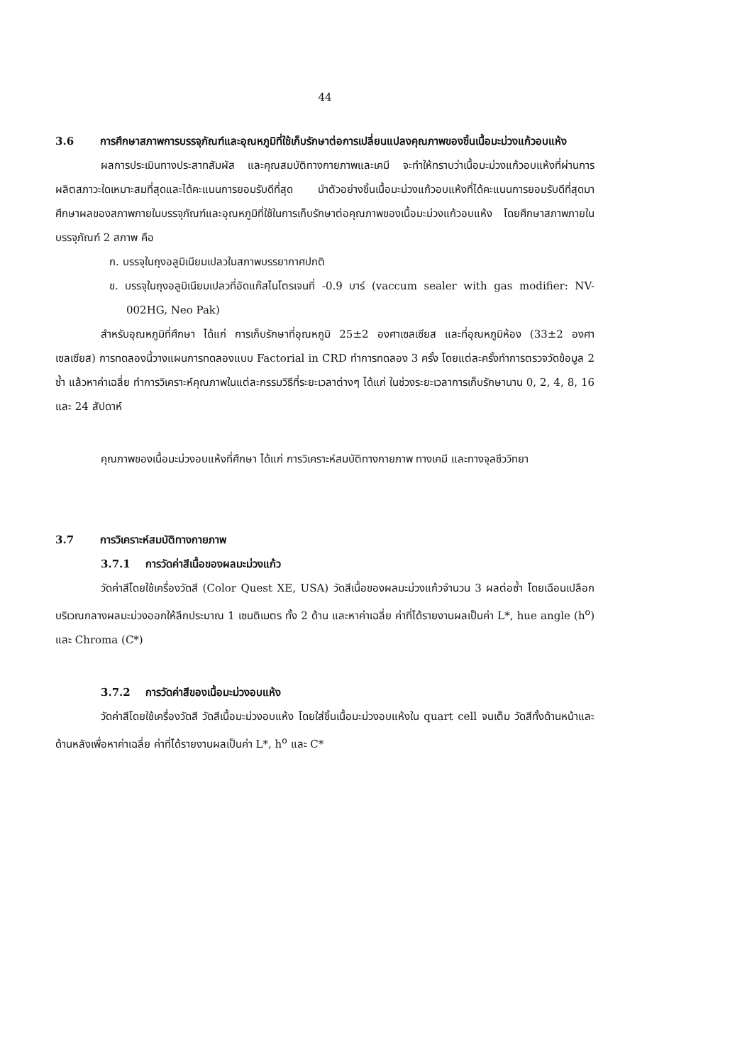44
3.6 การศึกษาสภาพการบรรจุภัณฑ์และอุณหภูมิที่ใช้เก็บรักษาต่อการเปลี่ยนแปลงคุณภาพของชิ้นเนื้อมะม่วงแก้วอบแห้ง
ผลการประเมินทางประสาทสัมผัส และคุณสมบัติทางกายภาพและเคมี จะทำให้ทราบว่าเนื้อมะม่วงแก้วอบแห้งที่ผ่านการผลิตสภาวะใดเหมาะสมที่สุดและได้คะแนนการยอมรับดีที่สุด นำตัวอย่างชิ้นเนื้อมะม่วงแก้วอบแห้งที่ได้คะแนนการยอมรับดีที่สุดมาศึกษาผลของสภาพภายในบรรจุภัณฑ์และอุณหภูมิที่ใช้ในการเก็บรักษาต่อคุณภาพของเนื้อมะม่วงแก้วอบแห้ง โดยศึกษาสภาพภายในบรรจุภัณฑ์ 2 สภาพ คือ
ก. บรรจุในถุงอลูมิเนียมเปลวในสภาพบรรยากาศปกติ
ข. บรรจุในถุงอลูมิเนียมเปลวที่อัดแก๊สไนโตรเจนที่ -0.9 บาร์ (vaccum sealer with gas modifier: NV-002HG, Neo Pak)
สำหรับอุณหภูมิที่ศึกษา ได้แก่ การเก็บรักษาที่อุณหภูมิ 25±2 องศาเซลเซียส และที่อุณหภูมิห้อง (33±2 องศาเซลเซียส) การทดลองนี้วางแผนการทดลองแบบ Factorial in CRD ทำการทดลอง 3 ครั้ง โดยแต่ละครั้งทำการตรวจวัดข้อมูล 2 ซ้ำ แล้วหาค่าเฉลี่ย ทำการวิเคราะห์คุณภาพในแต่ละกรรมวิธีที่ระยะเวลาต่างๆ ได้แก่ ในช่วงระยะเวลาการเก็บรักษานาน 0, 2, 4, 8, 16 และ 24 สัปดาห์
คุณภาพของเนื้อมะม่วงอบแห้งที่ศึกษา ได้แก่ การวิเคราะห์สมบัติทางกายภาพ ทางเคมี และทางจุลชีววิทยา
3.7 การวิเคราะห์สมบัติทางกายภาพ
3.7.1 การวัดค่าสีเนื้อของผลมะม่วงแก้ว
วัดค่าสีโดยใช้เครื่องวัดสี (Color Quest XE, USA) วัดสีเนื้อของผลมะม่วงแก้วจำนวน 3 ผลต่อซ้ำ โดยเฉือนเปลือกบริเวณกลางผลมะม่วงออกให้ลึกประมาณ 1 เซนติเมตร ทั้ง 2 ด้าน และหาค่าเฉลี่ย ค่าที่ได้รายงานผลเป็นค่า L*, hue angle (h<sup>o</sup>) และ Chroma (C*)
3.7.2 การวัดค่าสีของเนื้อมะม่วงอบแห้ง
วัดค่าสีโดยใช้เครื่องวัดสี วัดสีเนื้อมะม่วงอบแห้ง โดยใส่ชิ้นเนื้อมะม่วงอบแห้งใน quart cell จนเต็ม วัดสีทั้งด้านหน้าและด้านหลังเพื่อหาค่าเฉลี่ย ค่าที่ได้รายงานผลเป็นค่า L*, h<sup>o</sup> และ C*